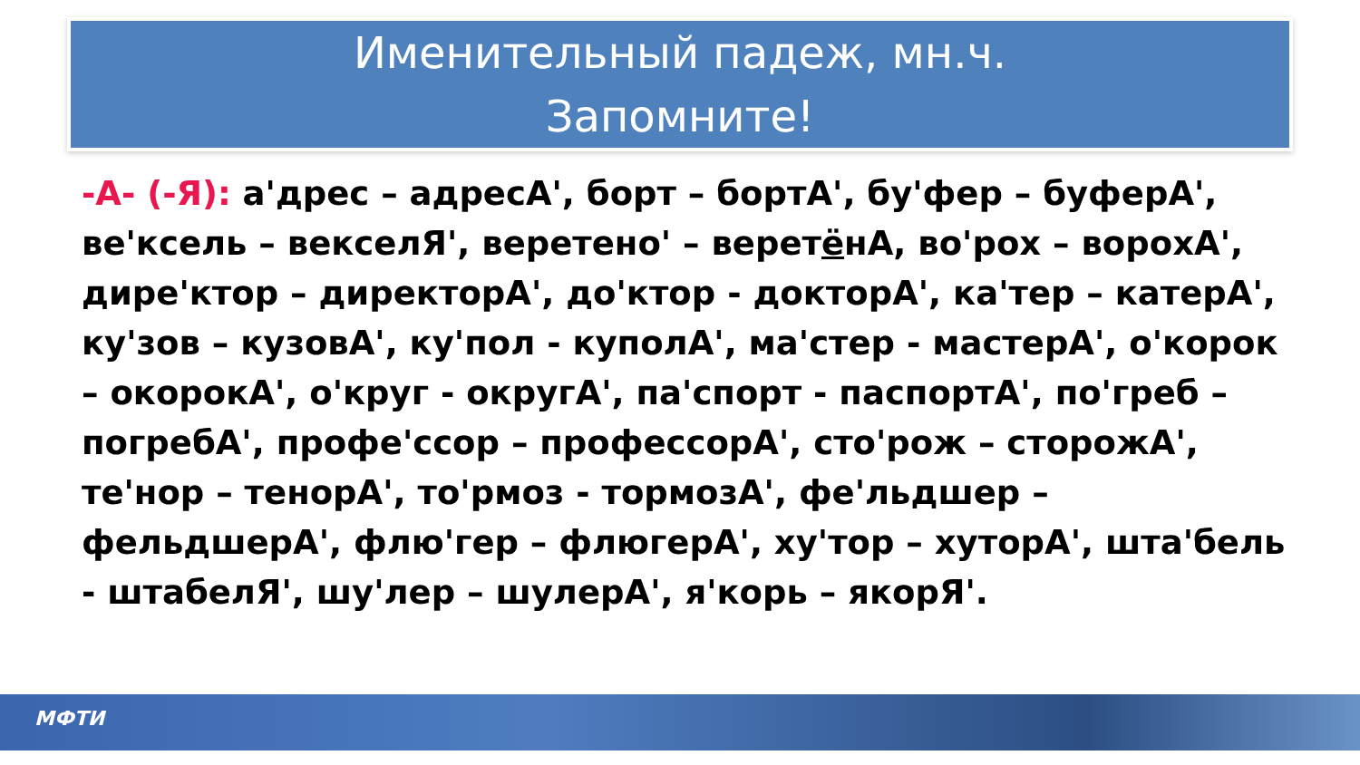Именительный падеж, мн.ч.
Запомните!
-А- (-Я): а'дрес – адресА', борт – бортА', бу'фер – буферА', ве'ксель – векселЯ', веретено' – веретёнА, во'рох – ворохА', дире'ктор – директорА', до'ктор - докторА', ка'тер – катерА', ку'зов – кузовА', ку'пол - куполА', ма'стер - мастерА', о'корок – окорокА', о'круг - округА', па'спорт - паспортА', по'греб – погребА', профе'ссор – профессорА', сто'рож – сторожА', те'нор – тенорА', то'рмоз - тормозА', фе'льдшер – фельдшерА', флю'гер – флюгерА', ху'тор – хуторА', шта'бель - штабелЯ', шу'лер – шулерА', я'корь – якорЯ'.
МФТИ